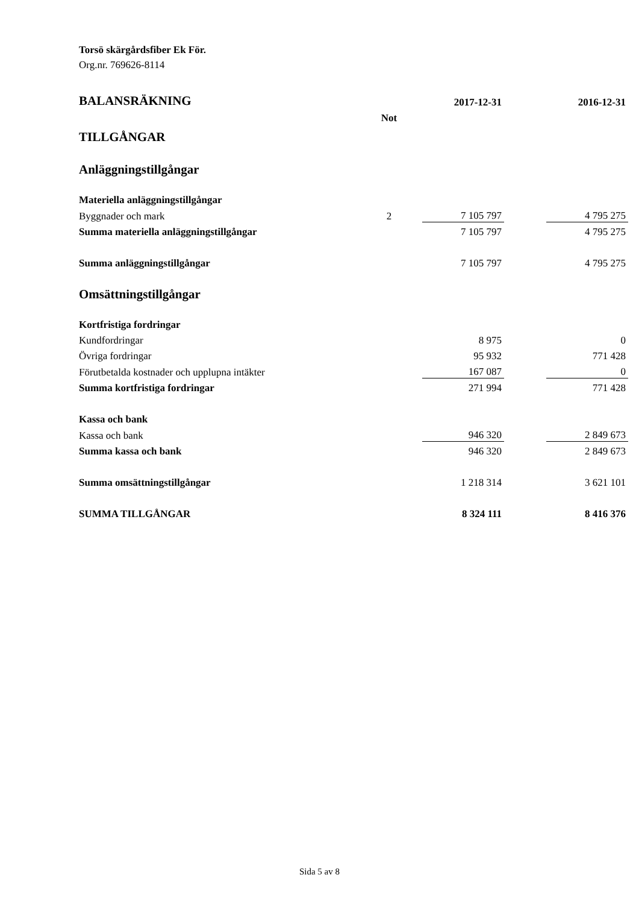Torsö skärgårdsfiber Ek För.
Org.nr. 769626-8114
| BALANSRÄKNING | | 2017-12-31 | | 2016-12-31 |
| | Not | | | |
| TILLGÅNGAR | | | | |
| Anläggningstillgångar | | | | |
| Materiella anläggningstillgångar | | | | |
| Byggnader och mark | 2 | 7 105 797 | | 4 795 275 |
| Summa materiella anläggningstillgångar | | 7 105 797 | | 4 795 275 |
| Summa anläggningstillgångar | | 7 105 797 | | 4 795 275 |
| Omsättningstillgångar | | | | |
| Kortfristiga fordringar | | | | |
| Kundfordringar | | 8 975 | | 0 |
| Övriga fordringar | | 95 932 | | 771 428 |
| Förutbetalda kostnader och upplupna intäkter | | 167 087 | | 0 |
| Summa kortfristiga fordringar | | 271 994 | | 771 428 |
| Kassa och bank | | | | |
| Kassa och bank | | 946 320 | | 2 849 673 |
| Summa kassa och bank | | 946 320 | | 2 849 673 |
| Summa omsättningstillgångar | | 1 218 314 | | 3 621 101 |
| SUMMA TILLGÅNGAR | | 8 324 111 | | 8 416 376 |
Sida 5 av 8